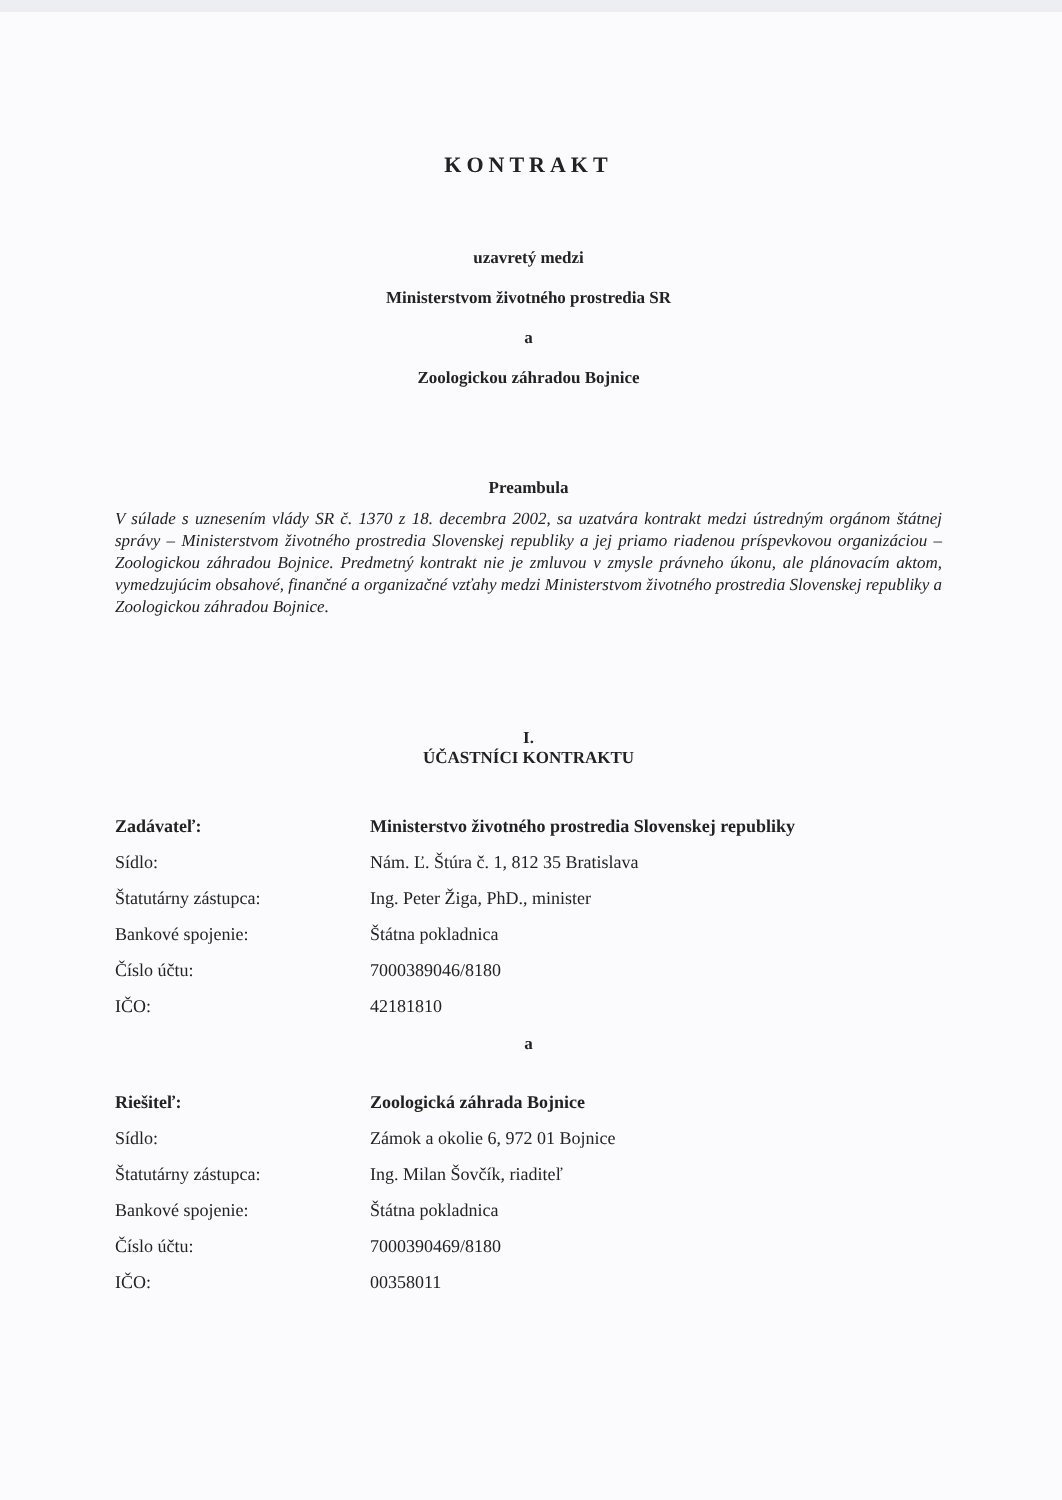KONTRAKT
uzavretý medzi
Ministerstvom životného prostredia SR
a
Zoologickou záhradou Bojnice
Preambula
V súlade s uznesením vlády SR č. 1370 z 18. decembra 2002, sa uzatvára kontrakt medzi ústredným orgánom štátnej správy – Ministerstvom životného prostredia Slovenskej republiky a jej priamo riadenou príspevkovou organizáciou – Zoologickou záhradou Bojnice. Predmetný kontrakt nie je zmluvou v zmysle právneho úkonu, ale plánovacím aktom, vymedzujúcim obsahové, finančné a organizačné vzťahy medzi Ministerstvom životného prostredia Slovenskej republiky a Zoologickou záhradou Bojnice.
I.
ÚČASTNÍCI KONTRAKTU
| Zadávateľ: | Ministerstvo životného prostredia Slovenskej republiky |
| Sídlo: | Nám. Ľ. Štúra č. 1, 812 35 Bratislava |
| Štatutárny zástupca: | Ing. Peter Žiga, PhD., minister |
| Bankové spojenie: | Štátna pokladnica |
| Číslo účtu: | 7000389046/8180 |
| IČO: | 42181810 |
a
| Riešiteľ: | Zoologická záhrada Bojnice |
| Sídlo: | Zámok a okolie 6, 972 01 Bojnice |
| Štatutárny zástupca: | Ing. Milan Šovčík, riaditeľ |
| Bankové spojenie: | Štátna pokladnica |
| Číslo účtu: | 7000390469/8180 |
| IČO: | 00358011 |